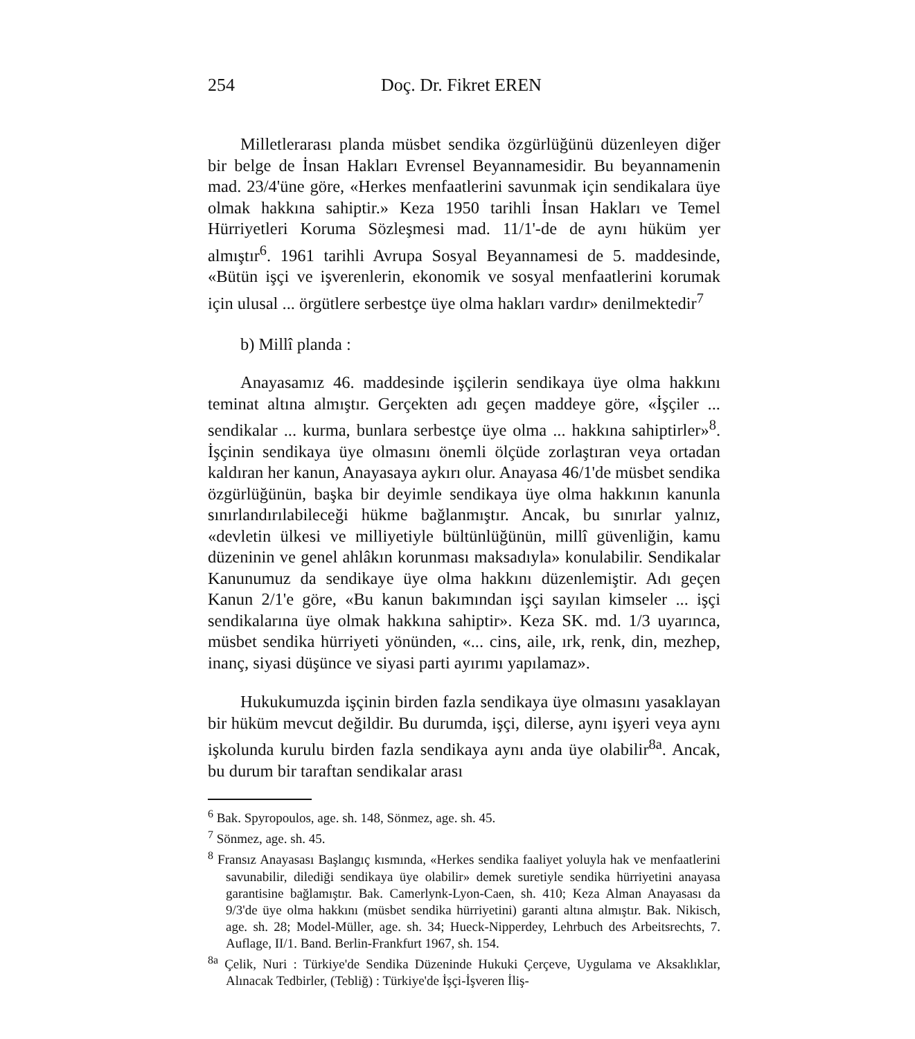254 Doç. Dr. Fikret EREN
Milletlerarası planda müsbet sendika özgürlüğünü düzenleyen diğer bir belge de İnsan Hakları Evrensel Beyannamesidir. Bu beyannamenin mad. 23/4'üne göre, «Herkes menfaatlerini savunmak için sendikalara üye olmak hakkına sahiptir.» Keza 1950 tarihli İnsan Hakları ve Temel Hürriyetleri Koruma Sözleşmesi mad. 11/1'-de de aynı hüküm yer almıştır<sup>6</sup>. 1961 tarihli Avrupa Sosyal Beyannamesi de 5. maddesinde, «Bütün işçi ve işverenlerin, ekonomik ve sosyal menfaatlerini korumak için ulusal ... örgütlere serbestçe üye olma hakları vardır» denilmektedir<sup>7</sup>
b) Millî planda :
Anayasamız 46. maddesinde işçilerin sendikaya üye olma hakkını teminat altına almıştır. Gerçekten adı geçen maddeye göre, «İşçiler ... sendikalar ... kurma, bunlara serbestçe üye olma ... hakkına sahiptirler»<sup>8</sup>. İşçinin sendikaya üye olmasını önemli ölçüde zorlaştıran veya ortadan kaldıran her kanun, Anayasaya aykırı olur. Anayasa 46/1'de müsbet sendika özgürlüğünün, başka bir deyimle sendikaya üye olma hakkının kanunla sınırlandırılabileceği hükme bağlanmıştır. Ancak, bu sınırlar yalnız, «devletin ülkesi ve milliyetiyle bültünlüğünün, millî güvenliğin, kamu düzeninin ve genel ahlâkın korunması maksadıyla» konulabilir. Sendikalar Kanunumuz da sendikaye üye olma hakkını düzenlemiştir. Adı geçen Kanun 2/1'e göre, «Bu kanun bakımından işçi sayılan kimseler ... işçi sendikalarına üye olmak hakkına sahiptir». Keza SK. md. 1/3 uyarınca, müsbet sendika hürriyeti yönünden, «... cins, aile, ırk, renk, din, mezhep, inanç, siyasi düşünce ve siyasi parti ayırımı yapılamaz».
Hukukumuzda işçinin birden fazla sendikaya üye olmasını yasaklayan bir hüküm mevcut değildir. Bu durumda, işçi, dilerse, aynı işyeri veya aynı işkolunda kurulu birden fazla sendikaya aynı anda üye olabilir<sup>8a</sup>. Ancak, bu durum bir taraftan sendikalar arası
<sup>6</sup> Bak. Spyropoulos, age. sh. 148, Sönmez, age. sh. 45.
<sup>7</sup> Sönmez, age. sh. 45.
<sup>8</sup> Fransız Anayasası Başlangıç kısmında, «Herkes sendika faaliyet yoluyla hak ve menfaatlerini savunabilir, dilediği sendikaya üye olabilir» demek suretiyle sendika hürriyetini anayasa garantisine bağlamıştır. Bak. Camerlynk-Lyon-Caen, sh. 410; Keza Alman Anayasası da 9/3'de üye olma hakkını (müsbet sendika hürriyetini) garanti altına almıştır. Bak. Nikisch, age. sh. 28; Model-Müller, age. sh. 34; Hueck-Nipperdey, Lehrbuch des Arbeitsrechts, 7. Auflage, II/1. Band. Berlin-Frankfurt 1967, sh. 154.
<sup>8a</sup> Çelik, Nuri : Türkiye'de Sendika Düzeninde Hukuki Çerçeve, Uygulama ve Aksaklıklar, Alınacak Tedbirler, (Tebliğ) : Türkiye'de İşçi-İşveren İliş-